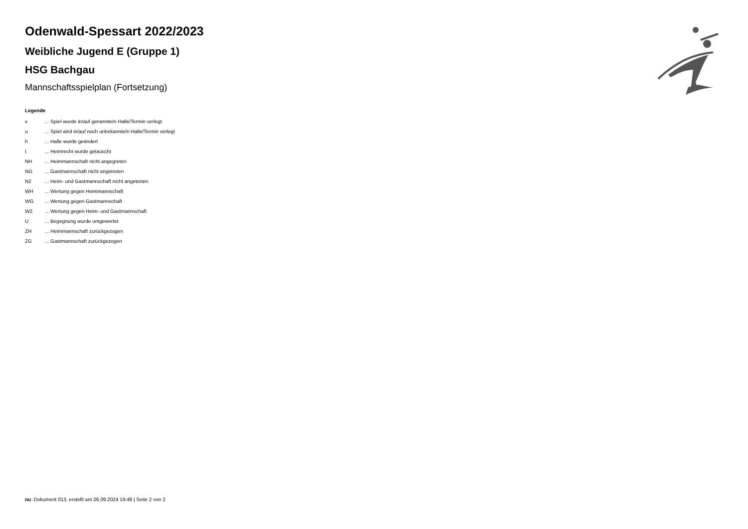Odenwald-Spessart 2022/2023
Weibliche Jugend E (Gruppe 1)
HSG Bachgau
Mannschaftsspielplan (Fortsetzung)
Legende
| v | ... Spiel wurde in/auf genannte/n Halle/Termin verlegt |
| u | ... Spiel wird in/auf noch unbekannte/n Halle/Termin verlegt |
| h | ... Halle wurde geändert |
| t | ... Heimrecht wurde getauscht |
| NH | ... Heimmannschaft nicht angegreten |
| NG | ... Gastmannschaft nicht angetreten |
| N2 | ... Heim- und Gastmannschaft nicht angetreten |
| WH | ... Wertung gegen Heimmannschaft |
| WG | ... Wertung gegen Gastmannschaft |
| W2 | ... Wertung gegen Heim- und Gastmannschaft |
| U | ... Begegnung wurde umgewertet |
| ZH | ... Heimmannschaft zurückgezogen |
| ZG | ... Gastmannschaft zurückgezogen |
nu .Dokument 013, erstellt am 26.09.2024 19:48 | Seite 2 von 2